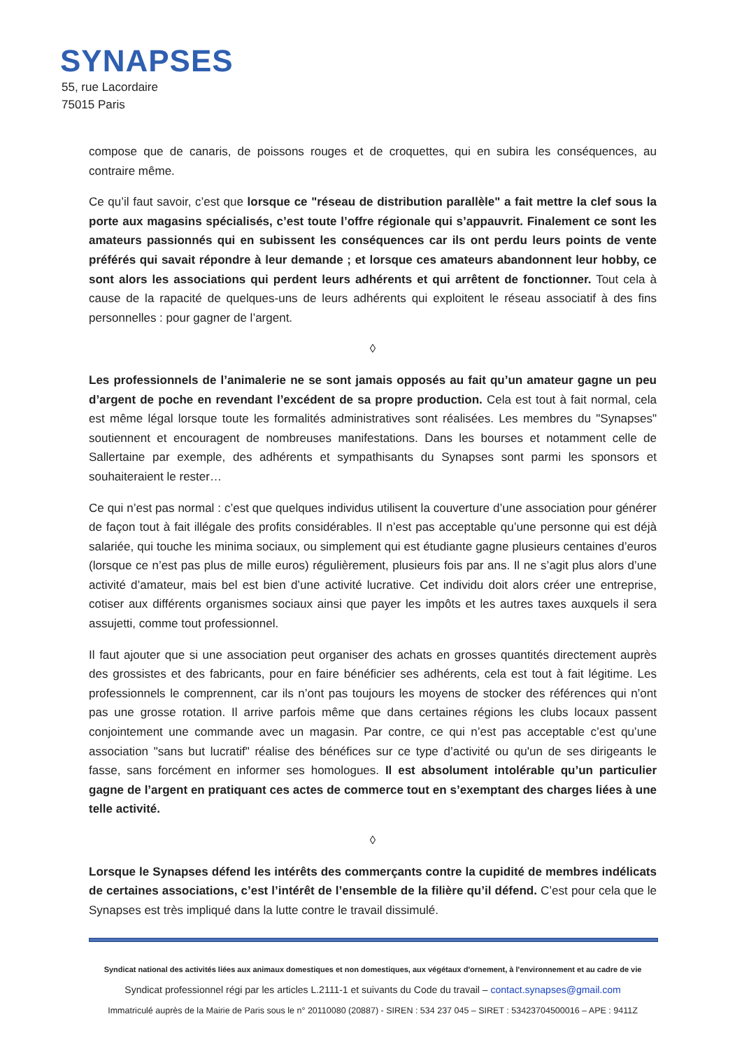SYNAPSES
55, rue Lacordaire
75015 Paris
compose que de canaris, de poissons rouges et de croquettes, qui en subira les conséquences, au contraire même.
Ce qu’il faut savoir, c’est que lorsque ce "réseau de distribution parallèle" a fait mettre la clef sous la porte aux magasins spécialisés, c’est toute l’offre régionale qui s’appauvrit. Finalement ce sont les amateurs passionnés qui en subissent les conséquences car ils ont perdu leurs points de vente préférés qui savait répondre à leur demande ; et lorsque ces amateurs abandonnent leur hobby, ce sont alors les associations qui perdent leurs adhérents et qui arrêtent de fonctionner. Tout cela à cause de la rapacité de quelques-uns de leurs adhérents qui exploitent le réseau associatif à des fins personnelles : pour gagner de l’argent.
◊
Les professionnels de l’animalerie ne se sont jamais opposés au fait qu’un amateur gagne un peu d’argent de poche en revendant l’excédent de sa propre production. Cela est tout à fait normal, cela est même légal lorsque toute les formalités administratives sont réalisées. Les membres du "Synapses" soutiennent et encouragent de nombreuses manifestations. Dans les bourses et notamment celle de Sallertaine par exemple, des adhérents et sympathisants du Synapses sont parmi les sponsors et souhaiteraient le rester…
Ce qui n’est pas normal : c’est que quelques individus utilisent la couverture d’une association pour générer de façon tout à fait illégale des profits considérables. Il n’est pas acceptable qu’une personne qui est déjà salariée, qui touche les minima sociaux, ou simplement qui est étudiante gagne plusieurs centaines d’euros (lorsque ce n’est pas plus de mille euros) régulièrement, plusieurs fois par ans. Il ne s’agit plus alors d’une activité d’amateur, mais bel est bien d’une activité lucrative. Cet individu doit alors créer une entreprise, cotiser aux différents organismes sociaux ainsi que payer les impôts et les autres taxes auxquels il sera assujetti, comme tout professionnel.
Il faut ajouter que si une association peut organiser des achats en grosses quantités directement auprès des grossistes et des fabricants, pour en faire bénéficier ses adhérents, cela est tout à fait légitime. Les professionnels le comprennent, car ils n’ont pas toujours les moyens de stocker des références qui n’ont pas une grosse rotation. Il arrive parfois même que dans certaines régions les clubs locaux passent conjointement une commande avec un magasin. Par contre, ce qui n’est pas acceptable c’est qu’une association "sans but lucratif" réalise des bénéfices sur ce type d’activité ou qu'un de ses dirigeants le fasse, sans forcément en informer ses homologues. Il est absolument intolérable qu’un particulier gagne de l’argent en pratiquant ces actes de commerce tout en s’exemptant des charges liées à une telle activité.
◊
Lorsque le Synapses défend les intérêts des commerçants contre la cupidité de membres indélicats de certaines associations, c’est l’intérêt de l’ensemble de la filière qu’il défend. C’est pour cela que le Synapses est très impliqué dans la lutte contre le travail dissimulé.
Syndicat national des activités liées aux animaux domestiques et non domestiques, aux végétaux d'ornement, à l'environnement et au cadre de vie
Syndicat professionnel régi par les articles L.2111-1 et suivants du Code du travail – contact.synapses@gmail.com
Immatriculé auprès de la Mairie de Paris sous le n° 20110080 (20887) - SIREN : 534 237 045 – SIRET : 53423704500016 – APE : 9411Z